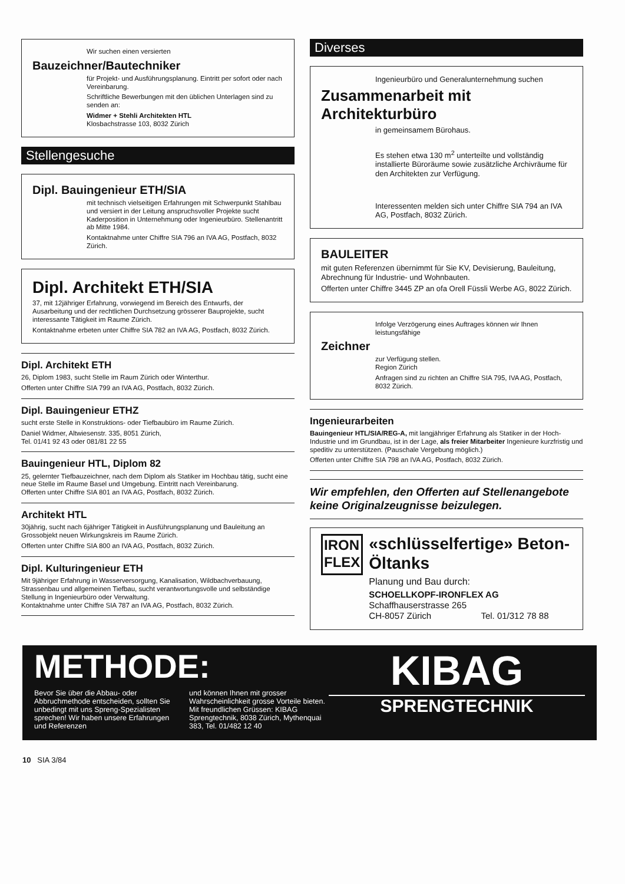Wir suchen einen versierten
Bauzeichner/Bautechniker
für Projekt- und Ausführungsplanung. Eintritt per sofort oder nach Vereinbarung.
Schriftliche Bewerbungen mit den üblichen Unterlagen sind zu senden an:
Widmer + Stehli Architekten HTL
Klosbachstrasse 103, 8032 Zürich
Stellengesuche
Dipl. Bauingenieur ETH/SIA
mit technisch vielseitigen Erfahrungen mit Schwerpunkt Stahlbau und versiert in der Leitung anspruchsvoller Projekte sucht Kaderposition in Unternehmung oder Ingenieurbüro. Stellenantritt ab Mitte 1984.
Kontaktnahme unter Chiffre SIA 796 an IVA AG, Postfach, 8032 Zürich.
Dipl. Architekt ETH/SIA
37, mit 12jähriger Erfahrung, vorwiegend im Bereich des Entwurfs, der Ausarbeitung und der rechtlichen Durchsetzung grösserer Bauprojekte, sucht interessante Tätigkeit im Raume Zürich.
Kontaktnahme erbeten unter Chiffre SIA 782 an IVA AG, Postfach, 8032 Zürich.
Dipl. Architekt ETH
26, Diplom 1983, sucht Stelle im Raum Zürich oder Winterthur.
Offerten unter Chiffre SIA 799 an IVA AG, Postfach, 8032 Zürich.
Dipl. Bauingenieur ETHZ
sucht erste Stelle in Konstruktions- oder Tiefbaubüro im Raume Zürich.
Daniel Widmer, Altwiesenstr. 335, 8051 Zürich,
Tel. 01/41 92 43 oder 081/81 22 55
Bauingenieur HTL, Diplom 82
25, gelernter Tiefbauzeichner, nach dem Diplom als Statiker im Hochbau tätig, sucht eine neue Stelle im Raume Basel und Umgebung. Eintritt nach Vereinbarung.
Offerten unter Chiffre SIA 801 an IVA AG, Postfach, 8032 Zürich.
Architekt HTL
30jährig, sucht nach 6jähriger Tätigkeit in Ausführungsplanung und Bauleitung an Grossobjekt neuen Wirkungskreis im Raume Zürich.
Offerten unter Chiffre SIA 800 an IVA AG, Postfach, 8032 Zürich.
Dipl. Kulturingenieur ETH
Mit 9jähriger Erfahrung in Wasserversorgung, Kanalisation, Wildbachverbauung, Strassenbau und allgemeinen Tiefbau, sucht verantwortungsvolle und selbständige Stellung in Ingenieurbüro oder Verwaltung.
Kontaktnahme unter Chiffre SIA 787 an IVA AG, Postfach, 8032 Zürich.
Diverses
Ingenieurbüro und Generalunternehmung suchen
Zusammenarbeit mit Architekturbüro
in gemeinsamem Bürohaus.
Es stehen etwa 130 m<sup>2</sup> unterteilte und vollständig installierte Büroräume sowie zusätzliche Archivräume für den Architekten zur Verfügung.
Interessenten melden sich unter Chiffre SIA 794 an IVA AG, Postfach, 8032 Zürich.
BAULEITER
mit guten Referenzen übernimmt für Sie KV, Devisierung, Bauleitung, Abrechnung für Industrie- und Wohnbauten.
Offerten unter Chiffre 3445 ZP an ofa Orell Füssli Werbe AG, 8022 Zürich.
Infolge Verzögerung eines Auftrages können wir Ihnen leistungsfähige
Zeichner
zur Verfügung stellen.
Region Zürich
Anfragen sind zu richten an Chiffre SIA 795, IVA AG, Postfach, 8032 Zürich.
Ingenieurarbeiten
Bauingenieur HTL/SIA/REG-A, mit langjähriger Erfahrung als Statiker in der Hoch-Industrie und im Grundbau, ist in der Lage, als freier Mitarbeiter Ingenieure kurzfristig und speditiv zu unterstützen. (Pauschale Vergebung möglich.)
Offerten unter Chiffre SIA 798 an IVA AG, Postfach, 8032 Zürich.
Wir empfehlen, den Offerten auf Stellenangebote keine Originalzeugnisse beizulegen.
IRON
FLEX
«schlüsselfertige» Beton-Öltanks
Planung und Bau durch:
SCHOELLKOPF-IRONFLEX AG
Schaffhauserstrasse 265
CH-8057 Zürich Tel. 01/312 78 88
METHODE:
Bevor Sie über die Abbau- oder Abbruchmethode entscheiden, sollten Sie unbedingt mit uns Spreng-Spezialisten sprechen! Wir haben unsere Erfahrungen und Referenzen
und können Ihnen mit grosser Wahrscheinlichkeit grosse Vorteile bieten. Mit freundlichen Grüssen: KIBAG Sprengtechnik, 8038 Zürich, Mythenquai 383, Tel. 01/482 12 40
KIBAG
SPRENGTECHNIK
10 SIA 3/84